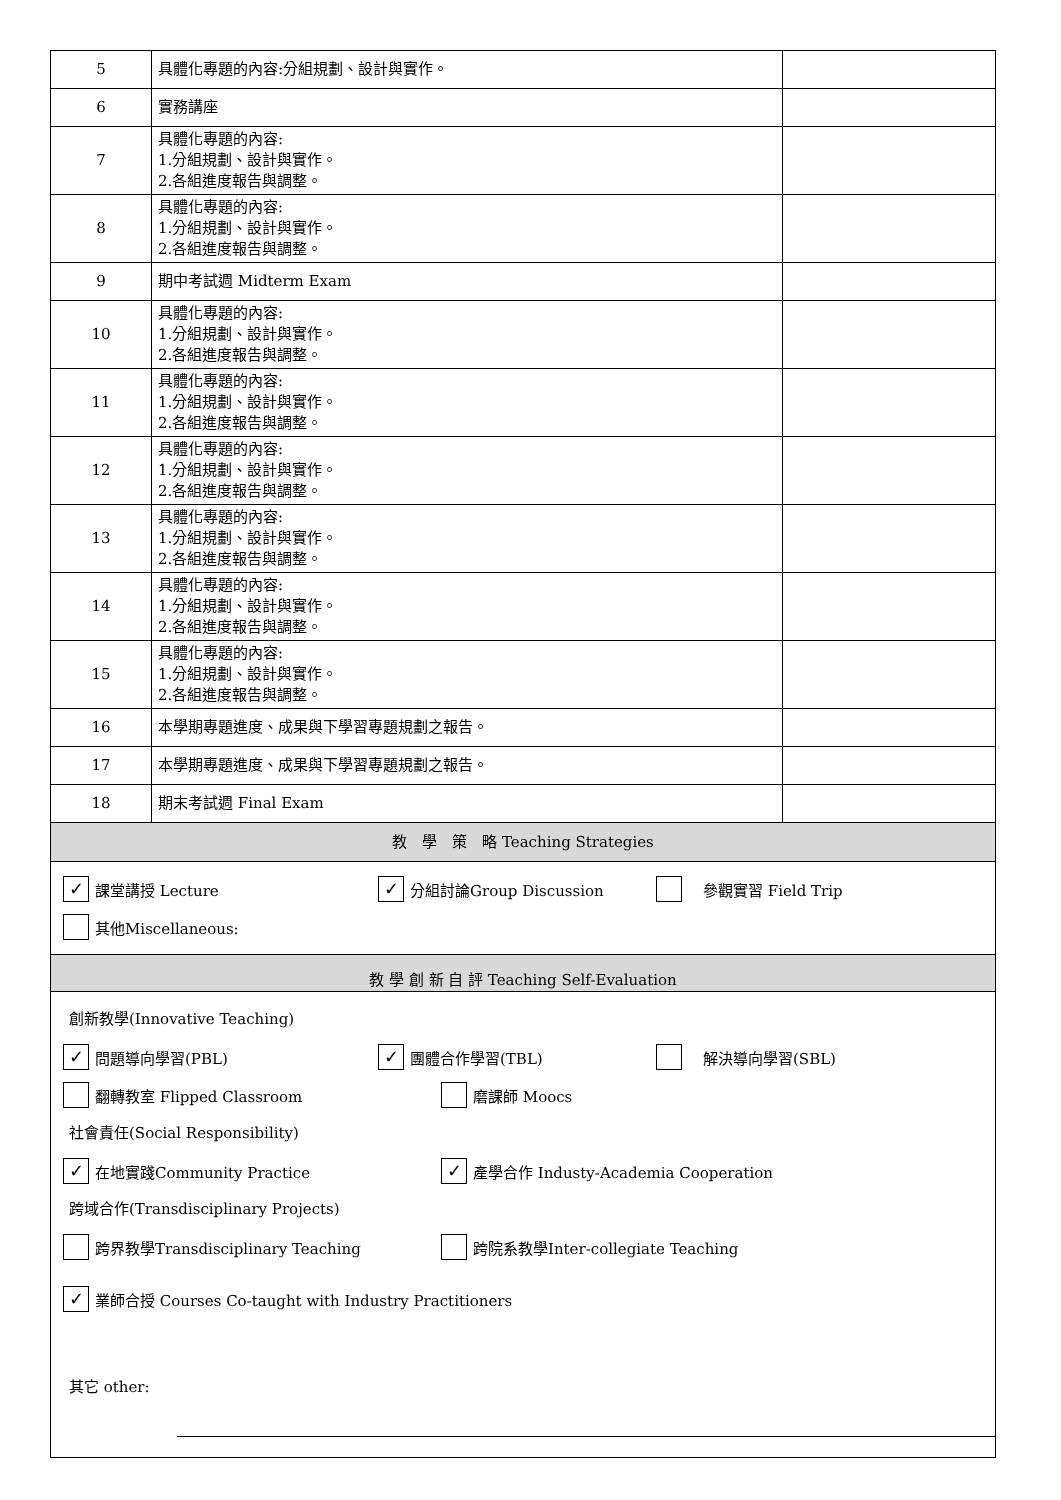| 5 | 具體化專題的內容:分組規劃、設計與實作。 | |
| 6 | 實務講座 | |
| 7 | 具體化專題的內容: 1.分組規劃、設計與實作。 2.各組進度報告與調整。 | |
| 8 | 具體化專題的內容: 1.分組規劃、設計與實作。 2.各組進度報告與調整。 | |
| 9 | 期中考試週 Midterm Exam | |
| 10 | 具體化專題的內容: 1.分組規劃、設計與實作。 2.各組進度報告與調整。 | |
| 11 | 具體化專題的內容: 1.分組規劃、設計與實作。 2.各組進度報告與調整。 | |
| 12 | 具體化專題的內容: 1.分組規劃、設計與實作。 2.各組進度報告與調整。 | |
| 13 | 具體化專題的內容: 1.分組規劃、設計與實作。 2.各組進度報告與調整。 | |
| 14 | 具體化專題的內容: 1.分組規劃、設計與實作。 2.各組進度報告與調整。 | |
| 15 | 具體化專題的內容: 1.分組規劃、設計與實作。 2.各組進度報告與調整。 | |
| 16 | 本學期專題進度、成果與下學習專題規劃之報告。 | |
| 17 | 本學期專題進度、成果與下學習專題規劃之報告。 | |
| 18 | 期末考試週 Final Exam | |
| 教 學 策 略 Teaching Strategies | | |
✓ 課堂講授 Lecture ✓ 分組討論Group Discussion　參觀實習 Field Trip
其他Miscellaneous:
教 學 創 新 自 評 Teaching Self-Evaluation
創新教學(Innovative Teaching)
✓ 問題導向學習(PBL) ✓ 團體合作學習(TBL)　解決導向學習(SBL)
翻轉教室 Flipped Classroom 磨課師 Moocs
社會責任(Social Responsibility)
✓ 在地實踐Community Practice ✓ 產學合作 Industy-Academia Cooperation
跨域合作(Transdisciplinary Projects)
跨界教學Transdisciplinary Teaching 跨院系教學Inter-collegiate Teaching
✓ 業師合授 Courses Co-taught with Industry Practitioners
其它 other: